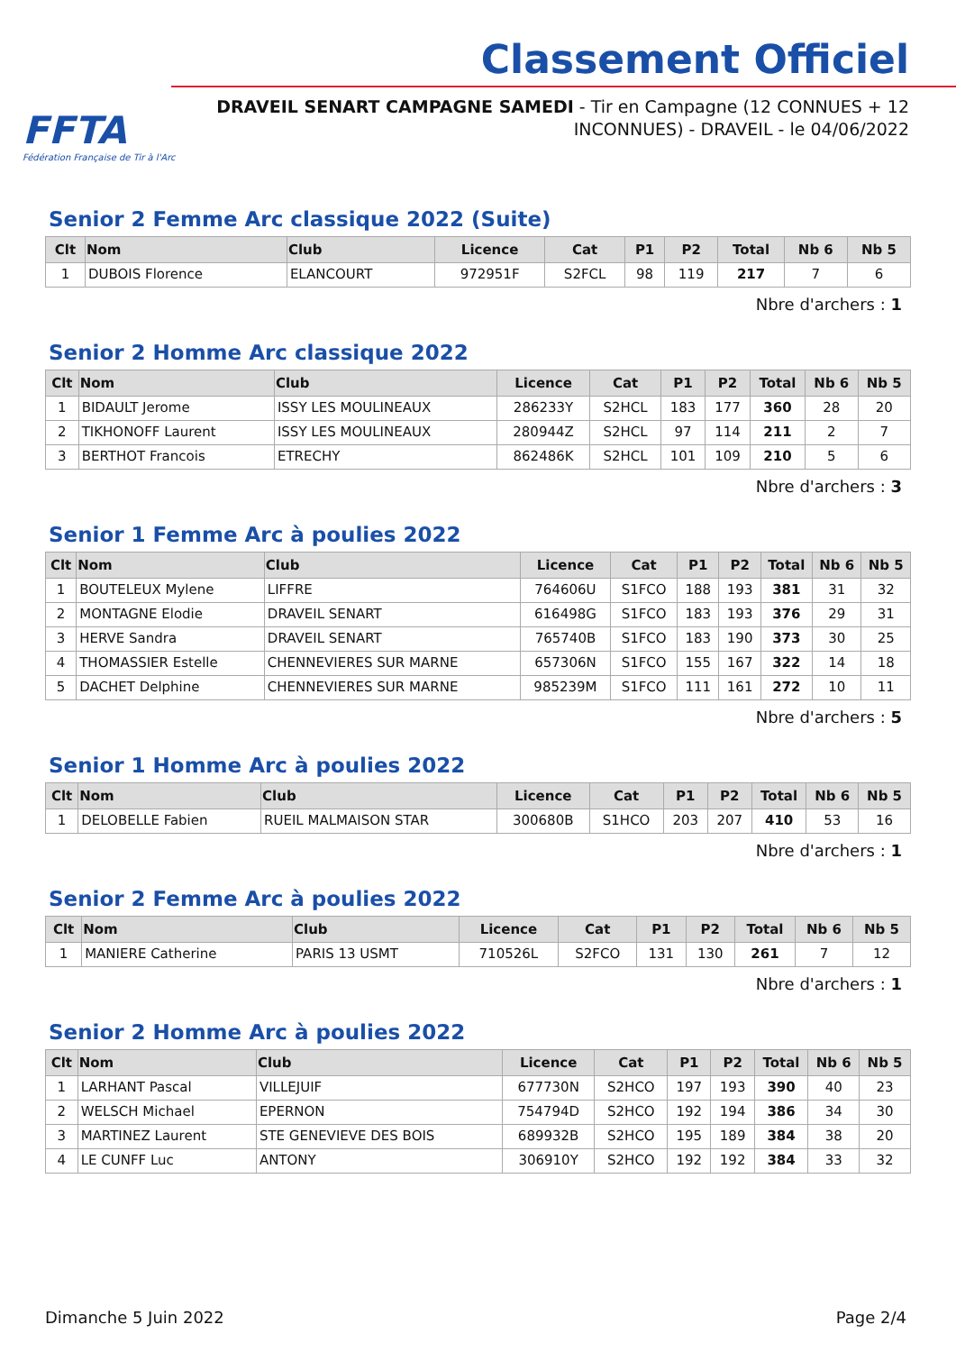FFTA
Fédération Française de Tir à l'Arc
Classement Officiel
DRAVEIL SENART CAMPAGNE SAMEDI - Tir en Campagne (12 CONNUES + 12 INCONNUES) - DRAVEIL - le 04/06/2022
Senior 2 Femme Arc classique 2022 (Suite)
| Clt | Nom | Club | Licence | Cat | P1 | P2 | Total | Nb 6 | Nb 5 |
| --- | --- | --- | --- | --- | --- | --- | --- | --- | --- |
| 1 | DUBOIS Florence | ELANCOURT | 972951F | S2FCL | 98 | 119 | 217 | 7 | 6 |
Nbre d'archers : 1
Senior 2 Homme Arc classique 2022
| Clt | Nom | Club | Licence | Cat | P1 | P2 | Total | Nb 6 | Nb 5 |
| --- | --- | --- | --- | --- | --- | --- | --- | --- | --- |
| 1 | BIDAULT Jerome | ISSY LES MOULINEAUX | 286233Y | S2HCL | 183 | 177 | 360 | 28 | 20 |
| 2 | TIKHONOFF Laurent | ISSY LES MOULINEAUX | 280944Z | S2HCL | 97 | 114 | 211 | 2 | 7 |
| 3 | BERTHOT Francois | ETRECHY | 862486K | S2HCL | 101 | 109 | 210 | 5 | 6 |
Nbre d'archers : 3
Senior 1 Femme Arc à poulies 2022
| Clt | Nom | Club | Licence | Cat | P1 | P2 | Total | Nb 6 | Nb 5 |
| --- | --- | --- | --- | --- | --- | --- | --- | --- | --- |
| 1 | BOUTELEUX Mylene | LIFFRE | 764606U | S1FCO | 188 | 193 | 381 | 31 | 32 |
| 2 | MONTAGNE Elodie | DRAVEIL SENART | 616498G | S1FCO | 183 | 193 | 376 | 29 | 31 |
| 3 | HERVE Sandra | DRAVEIL SENART | 765740B | S1FCO | 183 | 190 | 373 | 30 | 25 |
| 4 | THOMASSIER Estelle | CHENNEVIERES SUR MARNE | 657306N | S1FCO | 155 | 167 | 322 | 14 | 18 |
| 5 | DACHET Delphine | CHENNEVIERES SUR MARNE | 985239M | S1FCO | 111 | 161 | 272 | 10 | 11 |
Nbre d'archers : 5
Senior 1 Homme Arc à poulies 2022
| Clt | Nom | Club | Licence | Cat | P1 | P2 | Total | Nb 6 | Nb 5 |
| --- | --- | --- | --- | --- | --- | --- | --- | --- | --- |
| 1 | DELOBELLE Fabien | RUEIL MALMAISON STAR | 300680B | S1HCO | 203 | 207 | 410 | 53 | 16 |
Nbre d'archers : 1
Senior 2 Femme Arc à poulies 2022
| Clt | Nom | Club | Licence | Cat | P1 | P2 | Total | Nb 6 | Nb 5 |
| --- | --- | --- | --- | --- | --- | --- | --- | --- | --- |
| 1 | MANIERE Catherine | PARIS 13 USMT | 710526L | S2FCO | 131 | 130 | 261 | 7 | 12 |
Nbre d'archers : 1
Senior 2 Homme Arc à poulies 2022
| Clt | Nom | Club | Licence | Cat | P1 | P2 | Total | Nb 6 | Nb 5 |
| --- | --- | --- | --- | --- | --- | --- | --- | --- | --- |
| 1 | LARHANT Pascal | VILLEJUIF | 677730N | S2HCO | 197 | 193 | 390 | 40 | 23 |
| 2 | WELSCH Michael | EPERNON | 754794D | S2HCO | 192 | 194 | 386 | 34 | 30 |
| 3 | MARTINEZ Laurent | STE GENEVIEVE DES BOIS | 689932B | S2HCO | 195 | 189 | 384 | 38 | 20 |
| 4 | LE CUNFF Luc | ANTONY | 306910Y | S2HCO | 192 | 192 | 384 | 33 | 32 |
Dimanche 5 Juin 2022 Page 2/4